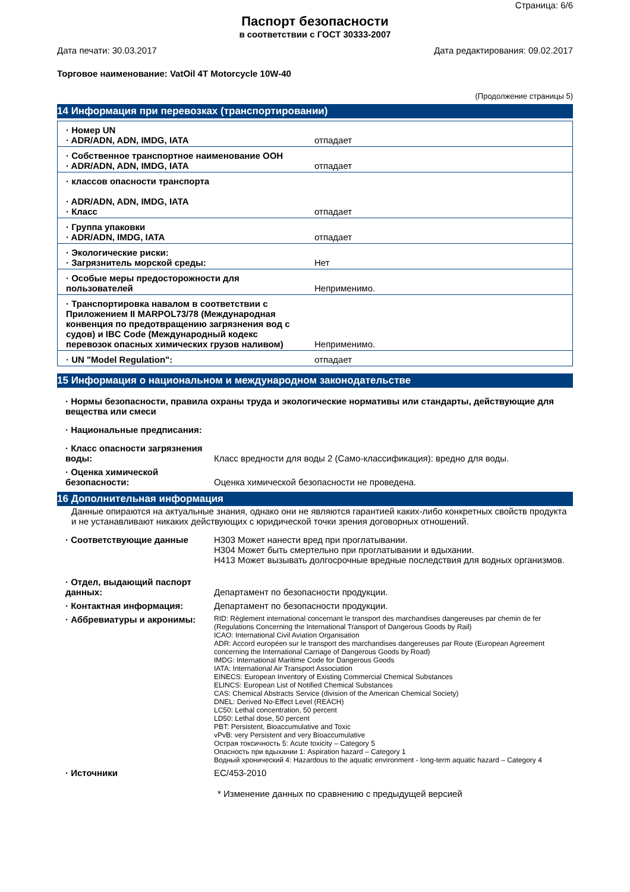Страница: 6/6
Паспорт безопасности
в соответствии с ГОСТ 30333-2007
Дата печати: 30.03.2017 Дата редактирования: 09.02.2017
Торговое наименование: VatOil 4T Motorcycle 10W-40
(Продолжение страницы 5)
14 Информация при перевозках (транспортировании)
| · Номер UN · ADR/ADN, ADN, IMDG, IATA | отпадает |
| · Собственное транспортное наименование ООН · ADR/ADN, ADN, IMDG, IATA | отпадает |
| · классов опасности транспорта · ADR/ADN, ADN, IMDG, IATA · Класс | отпадает |
| · Группа упаковки · ADR/ADN, IMDG, IATA | отпадает |
| · Экологические риски: · Загрязнитель морской среды: | Нет |
| · Особые меры предосторожности для пользователей | Неприменимо. |
| · Транспортировка навалом в соответствии с Приложением II MARPOL73/78 (Международная конвенция по предотвращению загрязнения вод с судов) и IBC Code (Международный кодекс перевозок опасных химических грузов наливом) | Неприменимо. |
| · UN "Model Regulation": | отпадает |
15 Информация о национальном и международном законодательстве
· Нормы безопасности, правила охраны труда и экологические нормативы или стандарты, действующие для вещества или смеси
· Национальные предписания:
· Класс опасности загрязнения воды:
Класс вредности для воды 2 (Само-классификация): вредно для воды.
· Оценка химической безопасности:
Оценка химической безопасности не проведена.
16 Дополнительная информация
Данные опираются на актуальные знания, однако они не являются гарантией каких-либо конкретных свойств продукта и не устанавливают никаких действующих с юридической точки зрения договорных отношений.
· Соответствующие данные H303 Может нанести вред при проглатывании.
H304 Может быть смертельно при проглатывании и вдыхании.
H413 Может вызывать долгосрочные вредные последствия для водных организмов.
· Отдел, выдающий паспорт данных:
Департамент по безопасности продукции.
· Контактная информация: Департамент по безопасности продукции.
· Аббревиатуры и акронимы:
RID: Règlement international concernant le transport des marchandises dangereuses par chemin de fer (Regulations Concerning the International Transport of Dangerous Goods by Rail)
ICAO: International Civil Aviation Organisation
ADR: Accord européen sur le transport des marchandises dangereuses par Route (European Agreement concerning the International Carriage of Dangerous Goods by Road)
IMDG: International Maritime Code for Dangerous Goods
IATA: International Air Transport Association
EINECS: European Inventory of Existing Commercial Chemical Substances
ELINCS: European List of Notified Chemical Substances
CAS: Chemical Abstracts Service (division of the American Chemical Society)
DNEL: Derived No-Effect Level (REACH)
LC50: Lethal concentration, 50 percent
LD50: Lethal dose, 50 percent
PBT: Persistent, Bioaccumulative and Toxic
vPvB: very Persistent and very Bioaccumulative
Острая токсичность 5: Acute toxicity – Category 5
Опасность при вдыхании 1: Aspiration hazard – Category 1
Водный хронический 4: Hazardous to the aquatic environment - long-term aquatic hazard – Category 4
· Источники EC/453-2010
* Изменение данных по сравнению с предыдущей версией